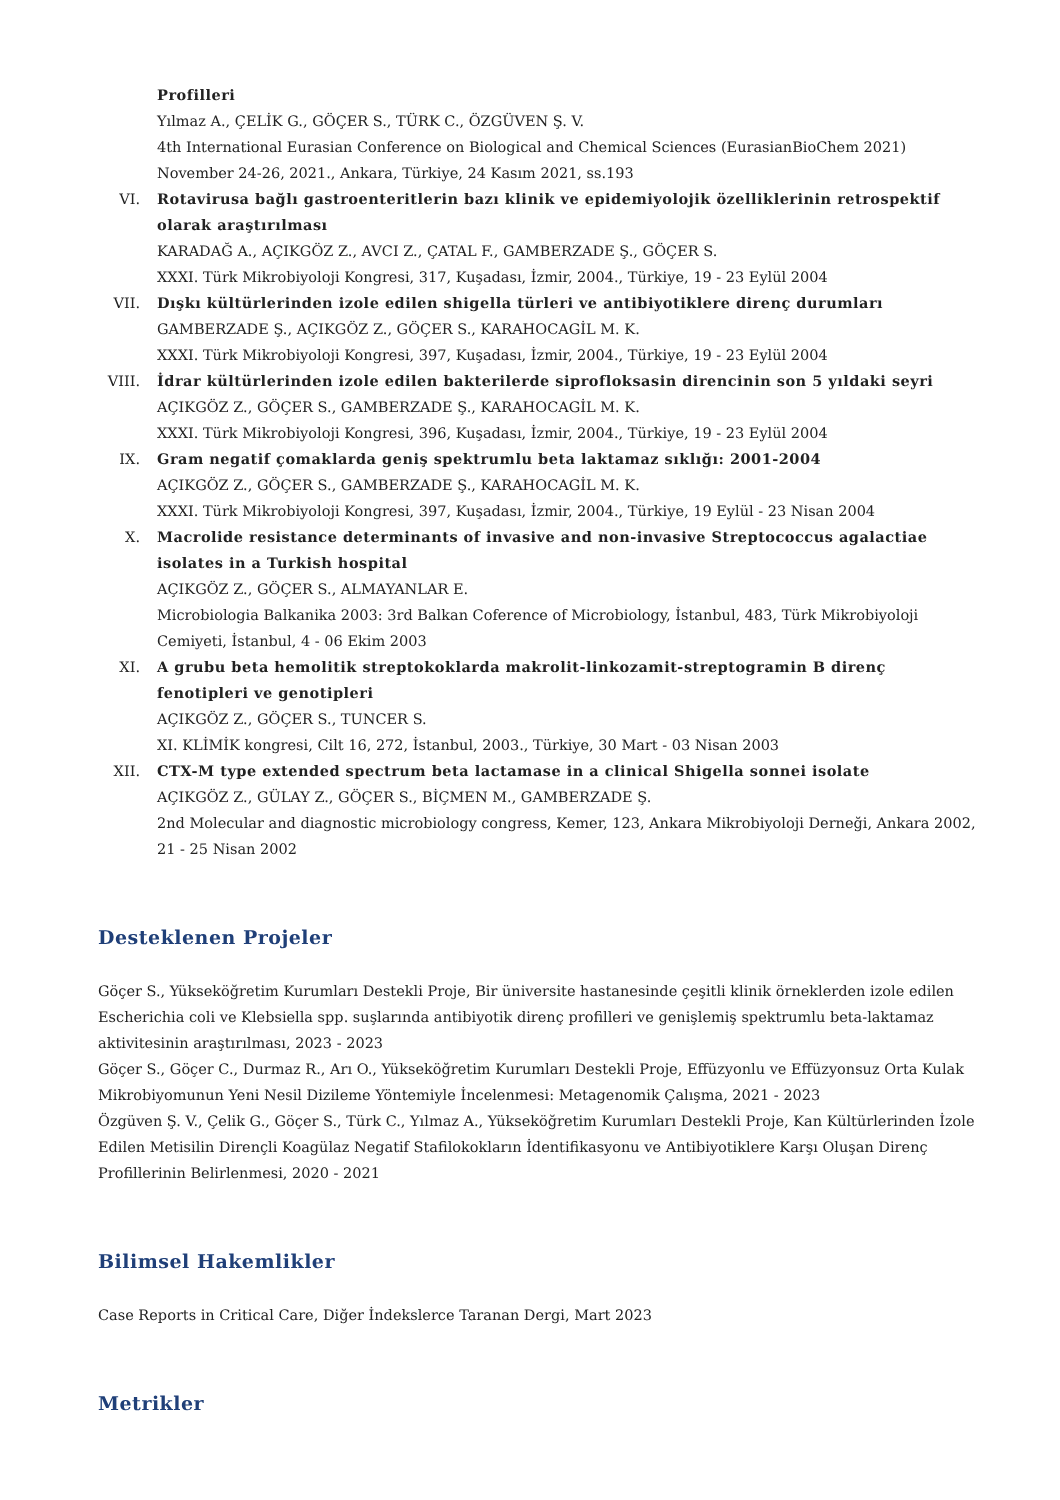Profilleri
Yılmaz A., ÇELİK G., GÖÇER S., TÜRK C., ÖZGÜVEN Ş. V.
4th International Eurasian Conference on Biological and Chemical Sciences (EurasianBioChem 2021) November 24-26, 2021., Ankara, Türkiye, 24 Kasım 2021, ss.193
VI. Rotavirusa bağlı gastroenteritlerin bazı klinik ve epidemiyolojik özelliklerinin retrospektif olarak araştırılması
KARADAĞ A., AÇIKGÖZ Z., AVCI Z., ÇATAL F., GAMBERZADE Ş., GÖÇER S.
XXXI. Türk Mikrobiyoloji Kongresi, 317, Kuşadası, İzmir, 2004., Türkiye, 19 - 23 Eylül 2004
VII. Dışkı kültürlerinden izole edilen shigella türleri ve antibiyotiklere direnç durumları
GAMBERZADE Ş., AÇIKGÖZ Z., GÖÇER S., KARAHOCAGİL M. K.
XXXI. Türk Mikrobiyoloji Kongresi, 397, Kuşadası, İzmir, 2004., Türkiye, 19 - 23 Eylül 2004
VIII.
İdrar kültürlerinden izole edilen bakterilerde siprofloksasin direncinin son 5 yıldaki seyri
AÇIKGÖZ Z., GÖÇER S., GAMBERZADE Ş., KARAHOCAGİL M. K.
XXXI. Türk Mikrobiyoloji Kongresi, 396, Kuşadası, İzmir, 2004., Türkiye, 19 - 23 Eylül 2004
IX. Gram negatif çomaklarda geniş spektrumlu beta laktamaz sıklığı: 2001-2004
AÇIKGÖZ Z., GÖÇER S., GAMBERZADE Ş., KARAHOCAGİL M. K.
XXXI. Türk Mikrobiyoloji Kongresi, 397, Kuşadası, İzmir, 2004., Türkiye, 19 Eylül - 23 Nisan 2004
X. Macrolide resistance determinants of invasive and non-invasive Streptococcus agalactiae isolates in a Turkish hospital
AÇIKGÖZ Z., GÖÇER S., ALMAYANLAR E.
Microbiologia Balkanika 2003: 3rd Balkan Coference of Microbiology, İstanbul, 483, Türk Mikrobiyoloji Cemiyeti, İstanbul, 4 - 06 Ekim 2003
XI. A grubu beta hemolitik streptokoklarda makrolit-linkozamit-streptogramin B direnç fenotipleri ve genotipleri
AÇIKGÖZ Z., GÖÇER S., TUNCER S.
XI. KLİMİK kongresi, Cilt 16, 272, İstanbul, 2003., Türkiye, 30 Mart - 03 Nisan 2003
XII. CTX-M type extended spectrum beta lactamase in a clinical Shigella sonnei isolate
AÇIKGÖZ Z., GÜLAY Z., GÖÇER S., BİÇMEN M., GAMBERZADE Ş.
2nd Molecular and diagnostic microbiology congress, Kemer, 123, Ankara Mikrobiyoloji Derneği, Ankara 2002, 21 - 25 Nisan 2002
Desteklenen Projeler
Göçer S., Yükseköğretim Kurumları Destekli Proje, Bir üniversite hastanesinde çeşitli klinik örneklerden izole edilen Escherichia coli ve Klebsiella spp. suşlarında antibiyotik direnç profilleri ve genişlemiş spektrumlu beta-laktamaz aktivitesinin araştırılması, 2023 - 2023
Göçer S., Göçer C., Durmaz R., Arı O., Yükseköğretim Kurumları Destekli Proje, Effüzyonlu ve Effüzyonsuz Orta Kulak Mikrobiyomunun Yeni Nesil Dizileme Yöntemiyle İncelenmesi: Metagenomik Çalışma, 2021 - 2023
Özgüven Ş. V., Çelik G., Göçer S., Türk C., Yılmaz A., Yükseköğretim Kurumları Destekli Proje, Kan Kültürlerinden İzole Edilen Metisilin Dirençli Koagülaz Negatif Stafilokokların İdentifikasyonu ve Antibiyotiklere Karşı Oluşan Direnç Profillerinin Belirlenmesi, 2020 - 2021
Bilimsel Hakemlikler
Case Reports in Critical Care, Diğer İndekslerce Taranan Dergi, Mart 2023
Metrikler